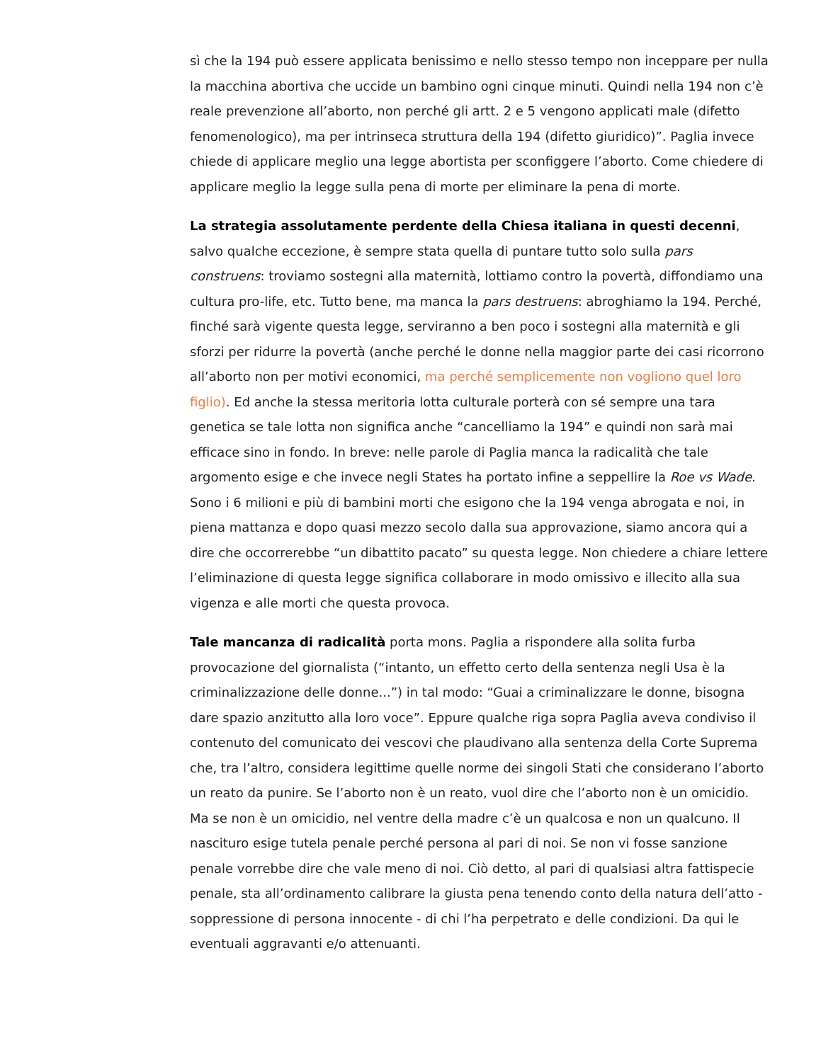sì che la 194 può essere applicata benissimo e nello stesso tempo non inceppare per nulla la macchina abortiva che uccide un bambino ogni cinque minuti. Quindi nella 194 non c’è reale prevenzione all’aborto, non perché gli artt. 2 e 5 vengono applicati male (difetto fenomenologico), ma per intrinseca struttura della 194 (difetto giuridico)”. Paglia invece chiede di applicare meglio una legge abortista per sconfiggere l’aborto. Come chiedere di applicare meglio la legge sulla pena di morte per eliminare la pena di morte.
La strategia assolutamente perdente della Chiesa italiana in questi decenni, salvo qualche eccezione, è sempre stata quella di puntare tutto solo sulla pars construens: troviamo sostegni alla maternità, lottiamo contro la povertà, diffondiamo una cultura pro-life, etc. Tutto bene, ma manca la pars destruens: abroghiamo la 194. Perché, finché sarà vigente questa legge, serviranno a ben poco i sostegni alla maternità e gli sforzi per ridurre la povertà (anche perché le donne nella maggior parte dei casi ricorrono all’aborto non per motivi economici, ma perché semplicemente non vogliono quel loro figlio). Ed anche la stessa meritoria lotta culturale porterà con sé sempre una tara genetica se tale lotta non significa anche “cancelliamo la 194” e quindi non sarà mai efficace sino in fondo. In breve: nelle parole di Paglia manca la radicalità che tale argomento esige e che invece negli States ha portato infine a seppellire la Roe vs Wade. Sono i 6 milioni e più di bambini morti che esigono che la 194 venga abrogata e noi, in piena mattanza e dopo quasi mezzo secolo dalla sua approvazione, siamo ancora qui a dire che occorrerebbe “un dibattito pacato” su questa legge. Non chiedere a chiare lettere l’eliminazione di questa legge significa collaborare in modo omissivo e illecito alla sua vigenza e alle morti che questa provoca.
Tale mancanza di radicalità porta mons. Paglia a rispondere alla solita furba provocazione del giornalista (“intanto, un effetto certo della sentenza negli Usa è la criminalizzazione delle donne...”) in tal modo: “Guai a criminalizzare le donne, bisogna dare spazio anzitutto alla loro voce”. Eppure qualche riga sopra Paglia aveva condiviso il contenuto del comunicato dei vescovi che plaudivano alla sentenza della Corte Suprema che, tra l’altro, considera legittime quelle norme dei singoli Stati che considerano l’aborto un reato da punire. Se l’aborto non è un reato, vuol dire che l’aborto non è un omicidio. Ma se non è un omicidio, nel ventre della madre c’è un qualcosa e non un qualcuno. Il nascituro esige tutela penale perché persona al pari di noi. Se non vi fosse sanzione penale vorrebbe dire che vale meno di noi. Ciò detto, al pari di qualsiasi altra fattispecie penale, sta all’ordinamento calibrare la giusta pena tenendo conto della natura dell’atto - soppressione di persona innocente - di chi l’ha perpetrato e delle condizioni. Da qui le eventuali aggravanti e/o attenuanti.